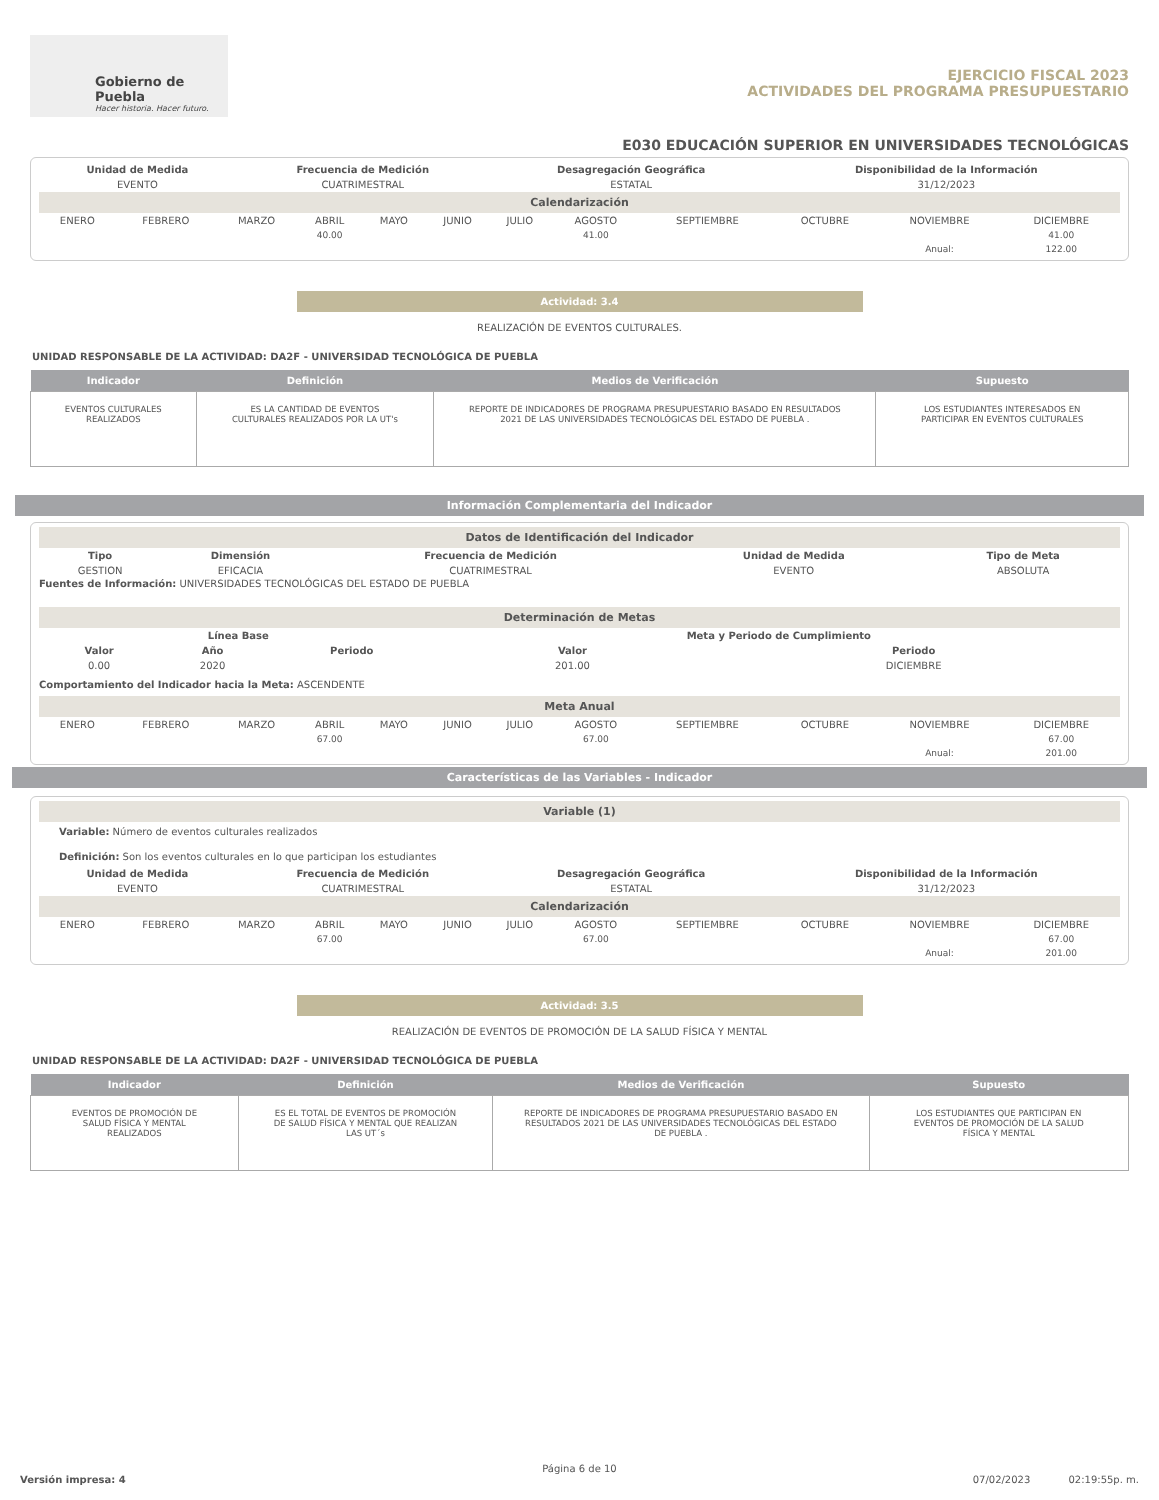Gobierno de Puebla
Hacer historia. Hacer futuro.
EJERCICIO FISCAL 2023
ACTIVIDADES DEL PROGRAMA PRESUPUESTARIO
E030 EDUCACIÓN SUPERIOR EN UNIVERSIDADES TECNOLÓGICAS
| Unidad de Medida | Frecuencia de Medición | Desagregación Geográfica | Disponibilidad de la Información |
| --- | --- | --- | --- |
| EVENTO | CUATRIMESTRAL | ESTATAL | 31/12/2023 |
Calendarización
| ENERO | FEBRERO | MARZO | ABRIL | MAYO | JUNIO | JULIO | AGOSTO | SEPTIEMBRE | OCTUBRE | NOVIEMBRE | DICIEMBRE |
| | | | 40.00 | | | | 41.00 | | | | 41.00 |
| | | | | | | | | | | Anual: | 122.00 |
Actividad: 3.4
REALIZACIÓN DE EVENTOS CULTURALES.
UNIDAD RESPONSABLE DE LA ACTIVIDAD: DA2F - UNIVERSIDAD TECNOLÓGICA DE PUEBLA
| Indicador | Definición | Medios de Verificación | Supuesto |
| --- | --- | --- | --- |
| EVENTOS CULTURALES REALIZADOS | ES LA CANTIDAD DE EVENTOS CULTURALES REALIZADOS POR LA UT's | REPORTE DE INDICADORES DE PROGRAMA PRESUPUESTARIO BASADO EN RESULTADOS 2021 DE LAS UNIVERSIDADES TECNOLÓGICAS DEL ESTADO DE PUEBLA . | LOS ESTUDIANTES INTERESADOS EN PARTICIPAR EN EVENTOS CULTURALES |
Información Complementaria del Indicador
Datos de Identificación del Indicador
| Tipo | Dimensión | Frecuencia de Medición | Unidad de Medida | Tipo de Meta |
| --- | --- | --- | --- | --- |
| GESTION | EFICACIA | CUATRIMESTRAL | EVENTO | ABSOLUTA |
Fuentes de Información: UNIVERSIDADES TECNOLÓGICAS DEL ESTADO DE PUEBLA
Determinación de Metas
| Línea Base | | | Meta y Periodo de Cumplimiento | |
| --- | --- | --- | --- | --- |
| Valor | Año | Periodo | Valor | Periodo |
| 0.00 | 2020 | | 201.00 | DICIEMBRE |
Comportamiento del Indicador hacia la Meta: ASCENDENTE
Meta Anual
| ENERO | FEBRERO | MARZO | ABRIL | MAYO | JUNIO | JULIO | AGOSTO | SEPTIEMBRE | OCTUBRE | NOVIEMBRE | DICIEMBRE |
| | | | 67.00 | | | | 67.00 | | | | 67.00 |
| | | | | | | | | | | Anual: | 201.00 |
Características de las Variables - Indicador
Variable (1)
Variable: Número de eventos culturales realizados
Definición: Son los eventos culturales en lo que participan los estudiantes
| Unidad de Medida | Frecuencia de Medición | Desagregación Geográfica | Disponibilidad de la Información |
| --- | --- | --- | --- |
| EVENTO | CUATRIMESTRAL | ESTATAL | 31/12/2023 |
Calendarización
| ENERO | FEBRERO | MARZO | ABRIL | MAYO | JUNIO | JULIO | AGOSTO | SEPTIEMBRE | OCTUBRE | NOVIEMBRE | DICIEMBRE |
| | | | 67.00 | | | | 67.00 | | | | 67.00 |
| | | | | | | | | | | Anual: | 201.00 |
Actividad: 3.5
REALIZACIÓN DE EVENTOS DE PROMOCIÓN DE LA SALUD FÍSICA Y MENTAL
UNIDAD RESPONSABLE DE LA ACTIVIDAD: DA2F - UNIVERSIDAD TECNOLÓGICA DE PUEBLA
| Indicador | Definición | Medios de Verificación | Supuesto |
| --- | --- | --- | --- |
| EVENTOS DE PROMOCIÓN DE SALUD FÍSICA Y MENTAL REALIZADOS | ES EL TOTAL DE EVENTOS DE PROMOCIÓN DE SALUD FÍSICA Y MENTAL QUE REALIZAN LAS UT´s | REPORTE DE INDICADORES DE PROGRAMA PRESUPUESTARIO BASADO EN RESULTADOS 2021 DE LAS UNIVERSIDADES TECNOLÓGICAS DEL ESTADO DE PUEBLA . | LOS ESTUDIANTES QUE PARTICIPAN EN EVENTOS DE PROMOCIÓN DE LA SALUD FÍSICA Y MENTAL |
Página 6 de 10
Versión impresa: 4 07/02/2023 02:19:55p. m.